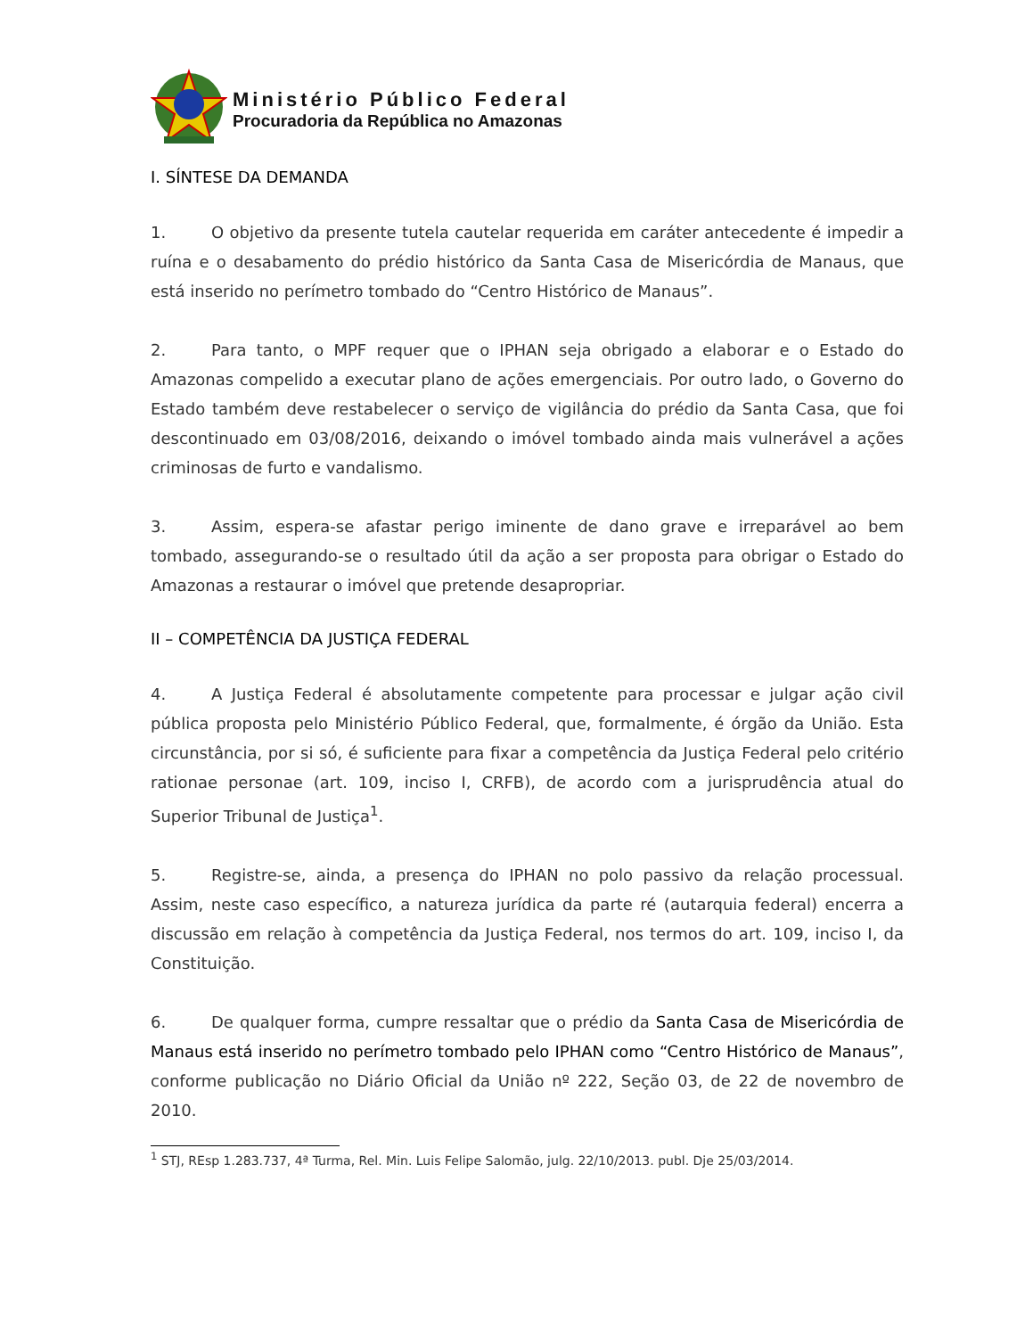Ministério Público Federal
Procuradoria da República no Amazonas
I. SÍNTESE DA DEMANDA
1. O objetivo da presente tutela cautelar requerida em caráter antecedente é impedir a ruína e o desabamento do prédio histórico da Santa Casa de Misericórdia de Manaus, que está inserido no perímetro tombado do “Centro Histórico de Manaus”.
2. Para tanto, o MPF requer que o IPHAN seja obrigado a elaborar e o Estado do Amazonas compelido a executar plano de ações emergenciais. Por outro lado, o Governo do Estado também deve restabelecer o serviço de vigilância do prédio da Santa Casa, que foi descontinuado em 03/08/2016, deixando o imóvel tombado ainda mais vulnerável a ações criminosas de furto e vandalismo.
3. Assim, espera-se afastar perigo iminente de dano grave e irreparável ao bem tombado, assegurando-se o resultado útil da ação a ser proposta para obrigar o Estado do Amazonas a restaurar o imóvel que pretende desapropriar.
II – COMPETÊNCIA DA JUSTIÇA FEDERAL
4. A Justiça Federal é absolutamente competente para processar e julgar ação civil pública proposta pelo Ministério Público Federal, que, formalmente, é órgão da União. Esta circunstância, por si só, é suficiente para fixar a competência da Justiça Federal pelo critério rationae personae (art. 109, inciso I, CRFB), de acordo com a jurisprudência atual do Superior Tribunal de Justiça<sup>1</sup>.
5. Registre-se, ainda, a presença do IPHAN no polo passivo da relação processual. Assim, neste caso específico, a natureza jurídica da parte ré (autarquia federal) encerra a discussão em relação à competência da Justiça Federal, nos termos do art. 109, inciso I, da Constituição.
6. De qualquer forma, cumpre ressaltar que o prédio da Santa Casa de Misericórdia de Manaus está inserido no perímetro tombado pelo IPHAN como “Centro Histórico de Manaus”, conforme publicação no Diário Oficial da União nº 222, Seção 03, de 22 de novembro de 2010.
<sup>1</sup> STJ, REsp 1.283.737, 4ª Turma, Rel. Min. Luis Felipe Salomão, julg. 22/10/2013. publ. Dje 25/03/2014.